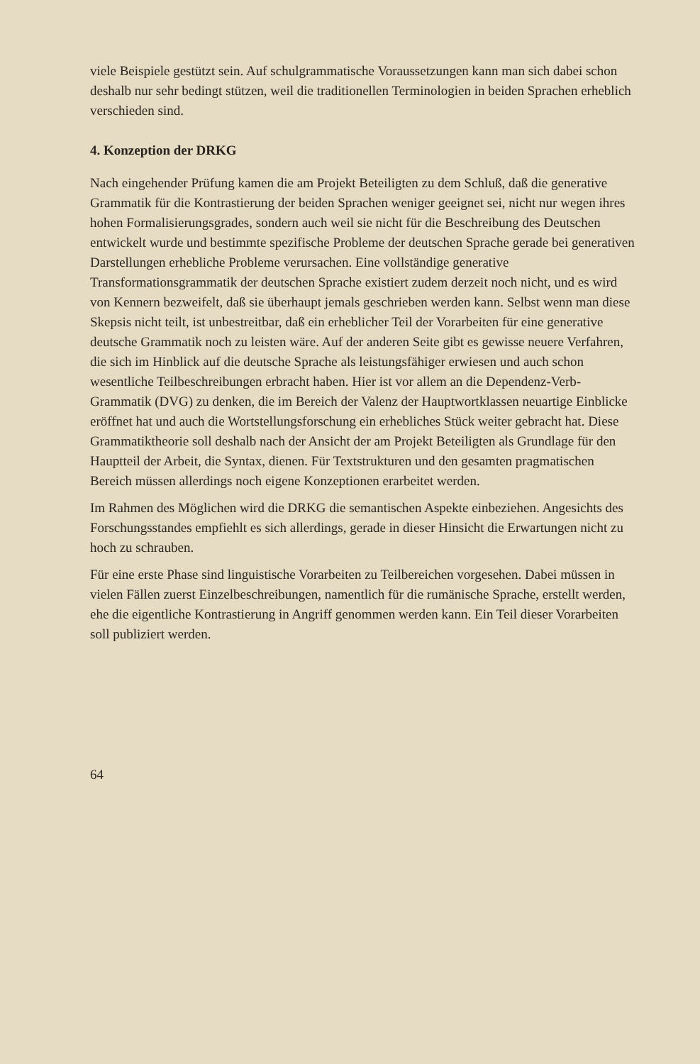viele Beispiele gestützt sein. Auf schulgrammatische Voraussetzungen kann man sich dabei schon deshalb nur sehr bedingt stützen, weil die traditionellen Terminologien in beiden Sprachen erheblich verschieden sind.
4. Konzeption der DRKG
Nach eingehender Prüfung kamen die am Projekt Beteiligten zu dem Schluß, daß die generative Grammatik für die Kontrastierung der beiden Sprachen weniger geeignet sei, nicht nur wegen ihres hohen Formalisierungsgrades, sondern auch weil sie nicht für die Beschreibung des Deutschen entwickelt wurde und bestimmte spezifische Probleme der deutschen Sprache gerade bei generativen Darstellungen erhebliche Probleme verursachen. Eine vollständige generative Transformationsgrammatik der deutschen Sprache existiert zudem derzeit noch nicht, und es wird von Kennern bezweifelt, daß sie überhaupt jemals geschrieben werden kann. Selbst wenn man diese Skepsis nicht teilt, ist unbestreitbar, daß ein erheblicher Teil der Vorarbeiten für eine generative deutsche Grammatik noch zu leisten wäre. Auf der anderen Seite gibt es gewisse neuere Verfahren, die sich im Hinblick auf die deutsche Sprache als leistungsfähiger erwiesen und auch schon wesentliche Teilbeschreibungen erbracht haben. Hier ist vor allem an die Dependenz-Verb-Grammatik (DVG) zu denken, die im Bereich der Valenz der Hauptwortklassen neuartige Einblicke eröffnet hat und auch die Wortstellungsforschung ein erhebliches Stück weiter gebracht hat. Diese Grammatiktheorie soll deshalb nach der Ansicht der am Projekt Beteiligten als Grundlage für den Hauptteil der Arbeit, die Syntax, dienen. Für Textstrukturen und den gesamten pragmatischen Bereich müssen allerdings noch eigene Konzeptionen erarbeitet werden.
Im Rahmen des Möglichen wird die DRKG die semantischen Aspekte einbeziehen. Angesichts des Forschungsstandes empfiehlt es sich allerdings, gerade in dieser Hinsicht die Erwartungen nicht zu hoch zu schrauben.
Für eine erste Phase sind linguistische Vorarbeiten zu Teilbereichen vorgesehen. Dabei müssen in vielen Fällen zuerst Einzelbeschreibungen, namentlich für die rumänische Sprache, erstellt werden, ehe die eigentliche Kontrastierung in Angriff genommen werden kann. Ein Teil dieser Vorarbeiten soll publiziert werden.
64